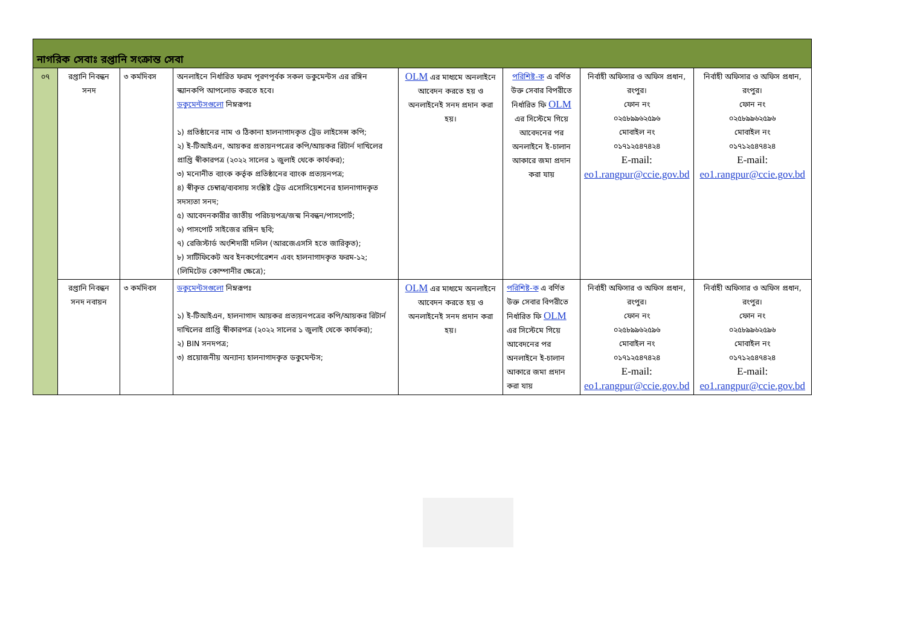| নাগরিক সেবাঃ রপ্তানি সংক্রান্ত সেবা | | | | | | | |
| --- | --- | --- | --- | --- | --- | --- | --- |
| ০৭ | রপ্তানি নিবন্ধন সনদ | ৩ কর্মদিবস | অনলাইনে নির্ধারিত ফরম পূরণপূর্বক সকল ডকুমেন্টস এর রঙ্গিন স্ক্যানকপি আপলোড করতে হবে। ডকুমেন্টসগুলো নিম্নরূপঃ ১) প্রতিষ্ঠানের নাম ও ঠিকানা হালনাগাদকৃত ট্রেড লাইসেন্স কপি; ২) ই-টিআইএন, আয়কর প্রত্যয়নপত্রের কপি/আয়কর রিটার্ন দাখিলের প্রাপ্তি স্বীকারপত্র (২০২২ সালের ১ জুলাই থেকে কার্যকর); ৩) মনোনীত ব্যাংক কর্তৃক প্রতিষ্ঠানের ব্যাংক প্রত্যয়নপত্র; ৪) স্বীকৃত চেম্বার/ব্যবসায় সংশ্লিষ্ট ট্রেড এসোসিয়েশনের হালনাগাদকৃত সদস্যতা সনদ; ৫) আবেদনকারীর জাতীয় পরিচয়পত্র/জন্ম নিবন্ধন/পাসপোর্ট; ৬) পাসপোর্ট সাইজের রঙ্গিন ছবি; ৭) রেজিস্টার্ড অংশিদারী দলিল (আরজেএসসি হতে জারিকৃত); ৮) সার্টিফিকেট অব ইনকর্পোরেশন এবং হালনাগাদকৃত ফরম-১২; (লিমিটেড কোম্পানীর ক্ষেত্রে); | OLM এর মাধ্যমে অনলাইনে আবেদন করতে হয় ও অনলাইনেই সনদ প্রদান করা হয়। | পরিশিষ্ট-ক এ বর্ণিত উক্ত সেবার বিপরীতে নির্ধারিত ফি OLM এর সিস্টেমে গিয়ে আবেদনের পর অনলাইনে ই-চালান আকারে জমা প্রদান করা যায় | নির্বাহী অফিসার ও অফিস প্রধান, রংপুর। ফোন নং ০২৫৮৯৯৬২৫৯৬ মোবাইল নং ০১৭১২৫৪৭৪২৪ E-mail: eo1.rangpur@ccie.gov.bd | নির্বাহী অফিসার ও অফিস প্রধান, রংপুর। ফোন নং ০২৫৮৯৯৬২৫৯৬ মোবাইল নং ০১৭১২৫৪৭৪২৪ E-mail: eo1.rangpur@ccie.gov.bd |
| | রপ্তানি নিবন্ধন সনদ নবায়ন | ৩ কর্মদিবস | ডকুমেন্টসগুলো নিম্নরূপঃ ১) ই-টিআইএন, হালনাগাদ আয়কর প্রত্যয়নপত্রের কপি/আয়কর রিটার্ন দাখিলের প্রাপ্তি স্বীকারপত্র (২০২২ সালের ১ জুলাই থেকে কার্যকর); ২) BIN সনদপত্র; ৩) প্রয়োজনীয় অন্যান্য হালনাগাদকৃত ডকুমেন্টস; | OLM এর মাধ্যমে অনলাইনে আবেদন করতে হয় ও অনলাইনেই সনদ প্রদান করা হয়। | পরিশিষ্ট-ক এ বর্ণিত উক্ত সেবার বিপরীতে নির্ধারিত ফি OLM এর সিস্টেমে গিয়ে আবেদনের পর অনলাইনে ই-চালান আকারে জমা প্রদান করা যায় | নির্বাহী অফিসার ও অফিস প্রধান, রংপুর। ফোন নং ০২৫৮৯৯৬২৫৯৬ মোবাইল নং ০১৭১২৫৪৭৪২৪ E-mail: eo1.rangpur@ccie.gov.bd | নির্বাহী অফিসার ও অফিস প্রধান, রংপুর। ফোন নং ০২৫৮৯৯৬২৫৯৬ মোবাইল নং ০১৭১২৫৪৭৪২৪ E-mail: eo1.rangpur@ccie.gov.bd |